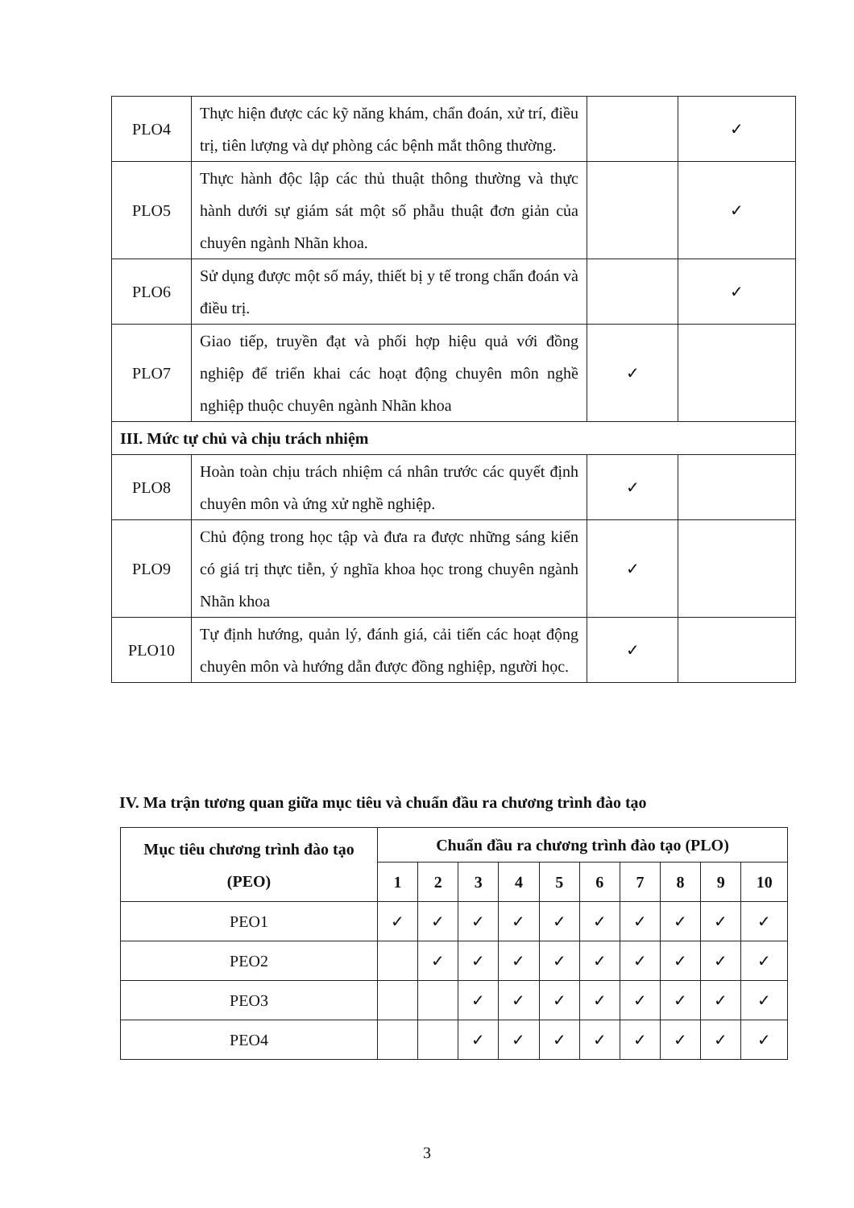| PLO4 | Thực hiện được các kỹ năng khám, chẩn đoán, xử trí, điều trị, tiên lượng và dự phòng các bệnh mắt thông thường. | | ✓ |
| PLO5 | Thực hành độc lập các thủ thuật thông thường và thực hành dưới sự giám sát một số phẫu thuật đơn giản của chuyên ngành Nhãn khoa. | | ✓ |
| PLO6 | Sử dụng được một số máy, thiết bị y tế trong chẩn đoán và điều trị. | | ✓ |
| PLO7 | Giao tiếp, truyền đạt và phối hợp hiệu quả với đồng nghiệp để triển khai các hoạt động chuyên môn nghề nghiệp thuộc chuyên ngành Nhãn khoa | ✓ | |
| III. Mức tự chủ và chịu trách nhiệm | | | |
| PLO8 | Hoàn toàn chịu trách nhiệm cá nhân trước các quyết định chuyên môn và ứng xử nghề nghiệp. | ✓ | |
| PLO9 | Chủ động trong học tập và đưa ra được những sáng kiến có giá trị thực tiễn, ý nghĩa khoa học trong chuyên ngành Nhãn khoa | ✓ | |
| PLO10 | Tự định hướng, quản lý, đánh giá, cải tiến các hoạt động chuyên môn và hướng dẫn được đồng nghiệp, người học. | ✓ | |
IV. Ma trận tương quan giữa mục tiêu và chuẩn đầu ra chương trình đào tạo
| Mục tiêu chương trình đào tạo (PEO) | Chuẩn đầu ra chương trình đào tạo (PLO) | | | | | | | | | |
| --- | --- | --- | --- | --- | --- | --- | --- | --- | --- | --- |
| | 1 | 2 | 3 | 4 | 5 | 6 | 7 | 8 | 9 | 10 |
| PEO1 | ✓ | ✓ | ✓ | ✓ | ✓ | ✓ | ✓ | ✓ | ✓ | ✓ |
| PEO2 | | ✓ | ✓ | ✓ | ✓ | ✓ | ✓ | ✓ | ✓ | ✓ |
| PEO3 | | | ✓ | ✓ | ✓ | ✓ | ✓ | ✓ | ✓ | ✓ |
| PEO4 | | | ✓ | ✓ | ✓ | ✓ | ✓ | ✓ | ✓ | ✓ |
3